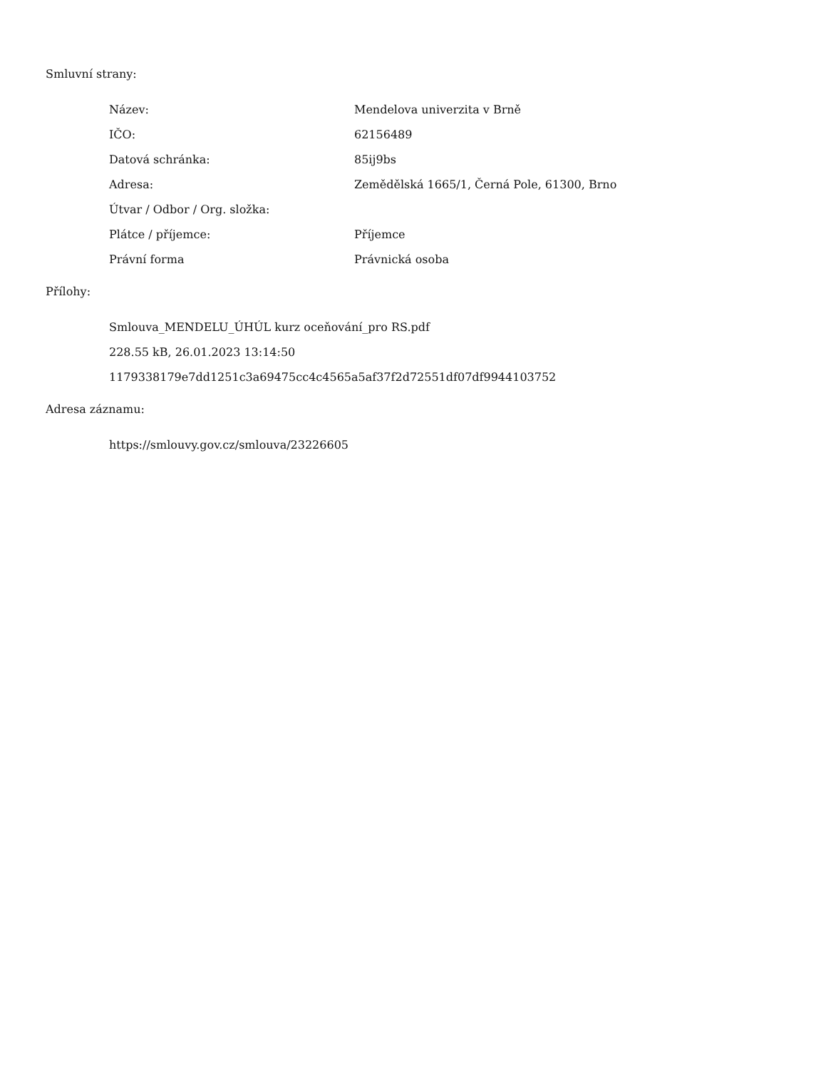Smluvní strany:
| Název: | Mendelova univerzita v Brně |
| IČO: | 62156489 |
| Datová schránka: | 85ij9bs |
| Adresa: | Zemědělská 1665/1, Černá Pole, 61300, Brno |
| Útvar / Odbor / Org. složka: | |
| Plátce / příjemce: | Příjemce |
| Právní forma | Právnická osoba |
Přílohy:
Smlouva_MENDELU_ÚHÚL kurz oceňování_pro RS.pdf
228.55 kB, 26.01.2023 13:14:50
1179338179e7dd1251c3a69475cc4c4565a5af37f2d72551df07df9944103752
Adresa záznamu:
https://smlouvy.gov.cz/smlouva/23226605